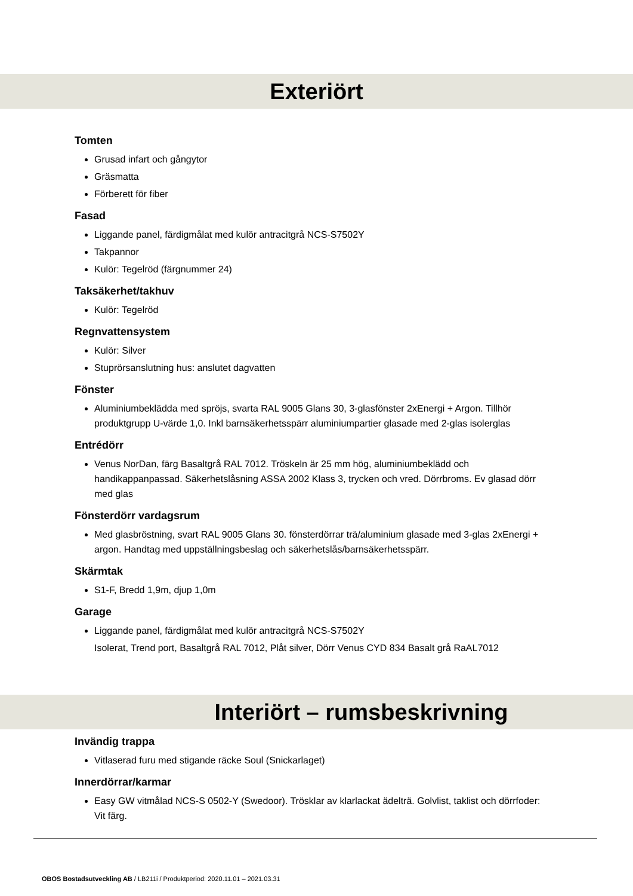Exteriört
Tomten
Grusad infart och gångytor
Gräsmatta
Förberett för fiber
Fasad
Liggande panel, färdigmålat med kulör antracitgrå NCS-S7502Y
Takpannor
Kulör: Tegelröd (färgnummer 24)
Taksäkerhet/takhuv
Kulör: Tegelröd
Regnvattensystem
Kulör: Silver
Stuprörsanslutning hus: anslutet dagvatten
Fönster
Aluminiumbeklädda med spröjs, svarta RAL 9005 Glans 30, 3-glasfönster 2xEnergi + Argon. Tillhör produktgrupp U-värde 1,0. Inkl barnsäkerhetsspärr aluminiumpartier glasade med 2-glas isolerglas
Entrédörr
Venus NorDan, färg Basaltgrå RAL 7012. Tröskeln är 25 mm hög, aluminiumbeklädd och handikappanpassad. Säkerhetslåsning ASSA 2002 Klass 3, trycken och vred. Dörrbroms. Ev glasad dörr med glas
Fönsterdörr vardagsrum
Med glasbröstning, svart RAL 9005 Glans 30. fönsterdörrar trä/aluminium glasade med 3-glas 2xEnergi + argon. Handtag med uppställningsbeslag och säkerhetslås/barnsäkerhetsspärr.
Skärmtak
S1-F, Bredd 1,9m, djup 1,0m
Garage
Liggande panel, färdigmålat med kulör antracitgrå NCS-S7502Y
Isolerat, Trend port, Basaltgrå RAL 7012, Plåt silver, Dörr Venus CYD 834 Basalt grå RaAL7012
Interiört – rumsbeskrivning
Invändig trappa
Vitlaserad furu med stigande räcke Soul (Snickarlaget)
Innerdörrar/karmar
Easy GW vitmålad NCS-S 0502-Y (Swedoor). Trösklar av klarlackat ädelträ. Golvlist, taklist och dörrfoder: Vit färg.
OBOS Bostadsutveckling AB / LB211i / Produktperiod: 2020.11.01 – 2021.03.31